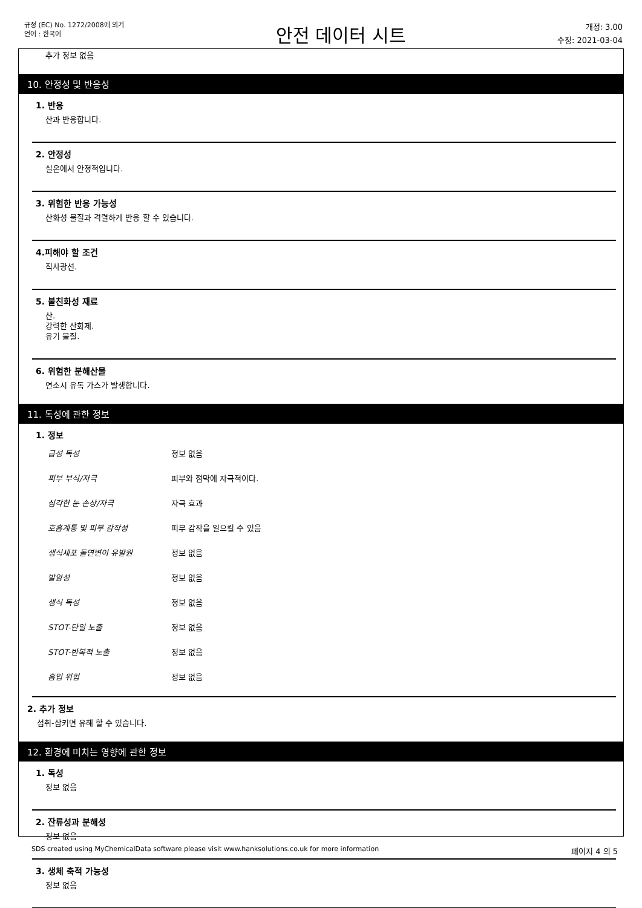규정 (EC) No. 1272/2008에 의거
언어 : 한국어
안전 데이터 시트
개정: 3.00
수정: 2021-03-04
추가 정보 없음
10. 안정성 및 반응성
1. 반응
산과 반응합니다.
2. 안정성
실온에서 안정적입니다.
3. 위험한 반응 가능성
산화성 물질과 격렬하게 반응 할 수 있습니다.
4.피해야 할 조건
직사광선.
5. 불친화성 재료
산.
강력한 산화제.
유기 물질.
6. 위험한 분해산물
연소시 유독 가스가 발생합니다.
11. 독성에 관한 정보
1. 정보
급성 독성 정보 없음
피부 부식/자극 피부와 점막에 자극적이다.
심각한 눈 손상/자극 자극 효과
호흡계통 및 피부 감작성 피부 감작을 일으킬 수 있음
생식세포 돌연변이 유발원 정보 없음
발암성 정보 없음
생식 독성 정보 없음
STOT-단일 노출 정보 없음
STOT-반복적 노출 정보 없음
흡입 위험 정보 없음
2. 추가 정보
섭취-삼키면 유해 할 수 있습니다.
12. 환경에 미치는 영향에 관한 정보
1. 독성
정보 없음
2. 잔류성과 분해성
정보 없음
3. 생체 축적 가능성
정보 없음
SDS created using MyChemicalData software please visit www.hanksolutions.co.uk for more information 페이지 4 의 5